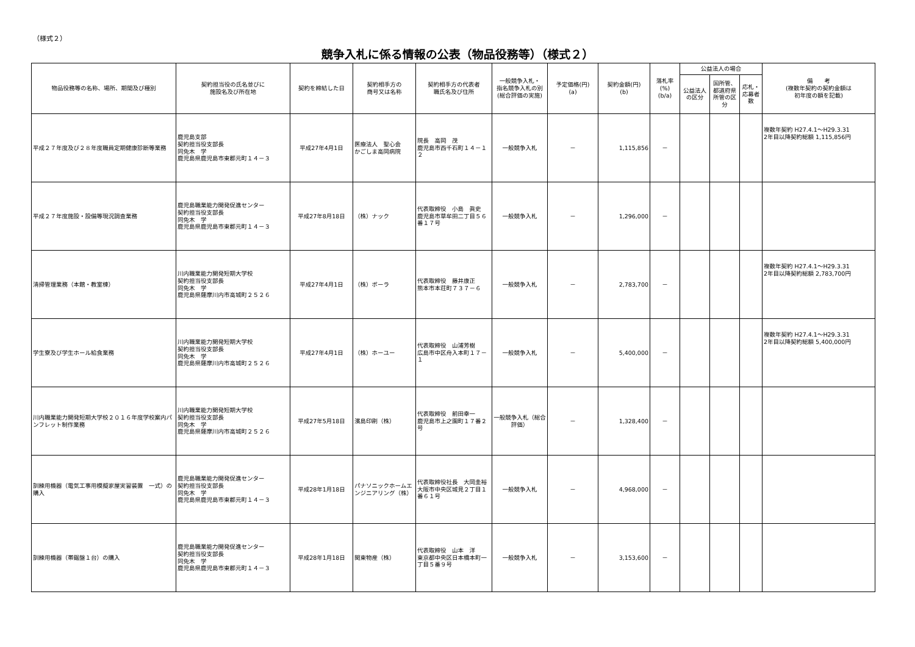（様式２）
競争入札に係る情報の公表（物品役務等）（様式２）
| 物品役務等の名称、場所、期間及び種別 | 契約担当役の氏名並びに 施設名及び所在地 | 契約を締結した日 | 契約相手方の 商号又は名称 | 契約相手方の代表者 職氏名及び住所 | 一般競争入札・ 指名競争入札の別 (総合評価の実施) | 予定価格(円) (a) | 契約金額(円) (b) | 落札率 (%) (b/a) | 公益法人の場合 | | | 備 考 (複数年契約の契約金額は 初年度の額を記載) |
| --- | --- | --- | --- | --- | --- | --- | --- | --- | --- | --- | --- | --- |
| | | | | | | | | | 公益法人の区分 | 国所管、都道府県所管の区分 | 応札・応募者数 | |
| 平成２７年度及び２８年度職員定期健康診断等業務 | 鹿児島支部 契約担当役支部長 同免木 学 鹿児島県鹿児島市東郡元町１４－３ | 平成27年4月1日 | 医療法人 聖心会 かごしま高岡病院 | 院長 高岡 茂 鹿児島市西千石町１４－１２ | 一般競争入札 | － | 1,115,856 | － | | | | 複数年契約 H27.4.1～H29.3.31 2年目以降契約総額 1,115,856円 |
| 平成２７年度施設・設備等現況調査業務 | 鹿児島職業能力開発促進センター 契約担当役支部長 同免木 学 鹿児島県鹿児島市東郡元町１４－３ | 平成27年8月18日 | （株）ナック | 代表取締役 小島 眞史 鹿児島市草牟田二丁目５６番１７号 | 一般競争入札 | － | 1,296,000 | － | | | | |
| 清掃管理業務（本館・教室棟） | 川内職業能力開発短期大学校 契約担当役支部長 同免木 学 鹿児島県薩摩川内市高城町２５２６ | 平成27年4月1日 | （株）ボーラ | 代表取締役 藤井康正 熊本市本荘町７３７－６ | 一般競争入札 | － | 2,783,700 | － | | | | 複数年契約 H27.4.1～H29.3.31 2年目以降契約総額 2,783,700円 |
| 学生寮及び学生ホール給食業務 | 川内職業能力開発短期大学校 契約担当役支部長 同免木 学 鹿児島県薩摩川内市高城町２５２６ | 平成27年4月1日 | （株）ホーユー | 代表取締役 山浦芳樹 広島市中区舟入本町１７－１ | 一般競争入札 | － | 5,400,000 | － | | | | 複数年契約 H27.4.1～H29.3.31 2年目以降契約総額 5,400,000円 |
| 川内職業能力開発短期大学校２０１６年度学校案内パンフレット制作業務 | 川内職業能力開発短期大学校 契約担当役支部長 同免木 学 鹿児島県薩摩川内市高城町２５２６ | 平成27年5月18日 | 濱島印刷（株） | 代表取締役 前田幸一 鹿児島市上之園町１７番２号 | 一般競争入札（総合評価） | － | 1,328,400 | － | | | | |
| 訓練用機器（電気工事用模擬家屋実習装置 一式）の購入 | 鹿児島職業能力開発促進センター 契約担当役支部長 同免木 学 鹿児島県鹿児島市東郡元町１４－３ | 平成28年1月18日 | パナソニックホームエンジニアリング（株） | 代表取締役社長 大岡圭裕 大阪市中央区城見２丁目１番６１号 | 一般競争入札 | － | 4,968,000 | － | | | | |
| 訓練用機器（帯鋸盤１台）の購入 | 鹿児島職業能力開発促進センター 契約担当役支部長 同免木 学 鹿児島県鹿児島市東郡元町１４－３ | 平成28年1月18日 | 関東物産（株） | 代表取締役 山本 洋 東京都中央区日本橋本町一丁目５番９号 | 一般競争入札 | － | 3,153,600 | － | | | | |